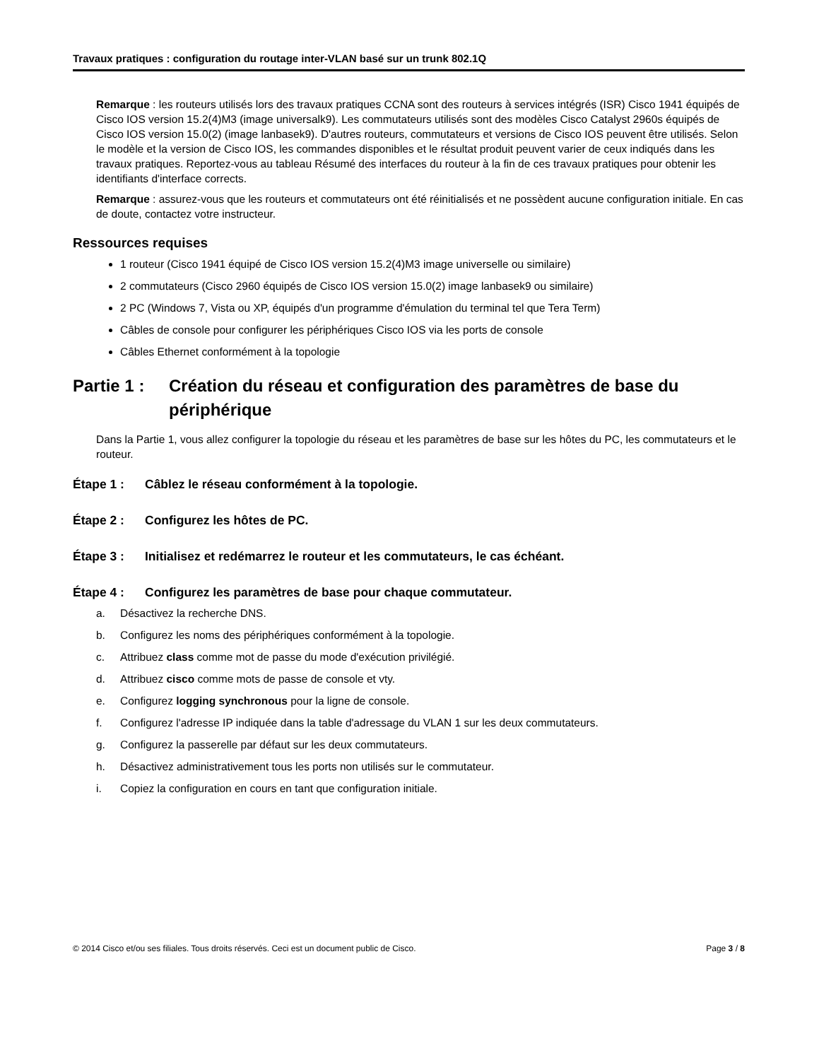Travaux pratiques : configuration du routage inter-VLAN basé sur un trunk 802.1Q
Remarque : les routeurs utilisés lors des travaux pratiques CCNA sont des routeurs à services intégrés (ISR) Cisco 1941 équipés de Cisco IOS version 15.2(4)M3 (image universalk9). Les commutateurs utilisés sont des modèles Cisco Catalyst 2960s équipés de Cisco IOS version 15.0(2) (image lanbasek9). D'autres routeurs, commutateurs et versions de Cisco IOS peuvent être utilisés. Selon le modèle et la version de Cisco IOS, les commandes disponibles et le résultat produit peuvent varier de ceux indiqués dans les travaux pratiques. Reportez-vous au tableau Résumé des interfaces du routeur à la fin de ces travaux pratiques pour obtenir les identifiants d'interface corrects.
Remarque : assurez-vous que les routeurs et commutateurs ont été réinitialisés et ne possèdent aucune configuration initiale. En cas de doute, contactez votre instructeur.
Ressources requises
1 routeur (Cisco 1941 équipé de Cisco IOS version 15.2(4)M3 image universelle ou similaire)
2 commutateurs (Cisco 2960 équipés de Cisco IOS version 15.0(2) image lanbasek9 ou similaire)
2 PC (Windows 7, Vista ou XP, équipés d'un programme d'émulation du terminal tel que Tera Term)
Câbles de console pour configurer les périphériques Cisco IOS via les ports de console
Câbles Ethernet conformément à la topologie
Partie 1 : Création du réseau et configuration des paramètres de base du périphérique
Dans la Partie 1, vous allez configurer la topologie du réseau et les paramètres de base sur les hôtes du PC, les commutateurs et le routeur.
Étape 1 : Câblez le réseau conformément à la topologie.
Étape 2 : Configurez les hôtes de PC.
Étape 3 : Initialisez et redémarrez le routeur et les commutateurs, le cas échéant.
Étape 4 : Configurez les paramètres de base pour chaque commutateur.
a. Désactivez la recherche DNS.
b. Configurez les noms des périphériques conformément à la topologie.
c. Attribuez class comme mot de passe du mode d'exécution privilégié.
d. Attribuez cisco comme mots de passe de console et vty.
e. Configurez logging synchronous pour la ligne de console.
f. Configurez l'adresse IP indiquée dans la table d'adressage du VLAN 1 sur les deux commutateurs.
g. Configurez la passerelle par défaut sur les deux commutateurs.
h. Désactivez administrativement tous les ports non utilisés sur le commutateur.
i. Copiez la configuration en cours en tant que configuration initiale.
© 2014 Cisco et/ou ses filiales. Tous droits réservés. Ceci est un document public de Cisco. Page 3 / 8